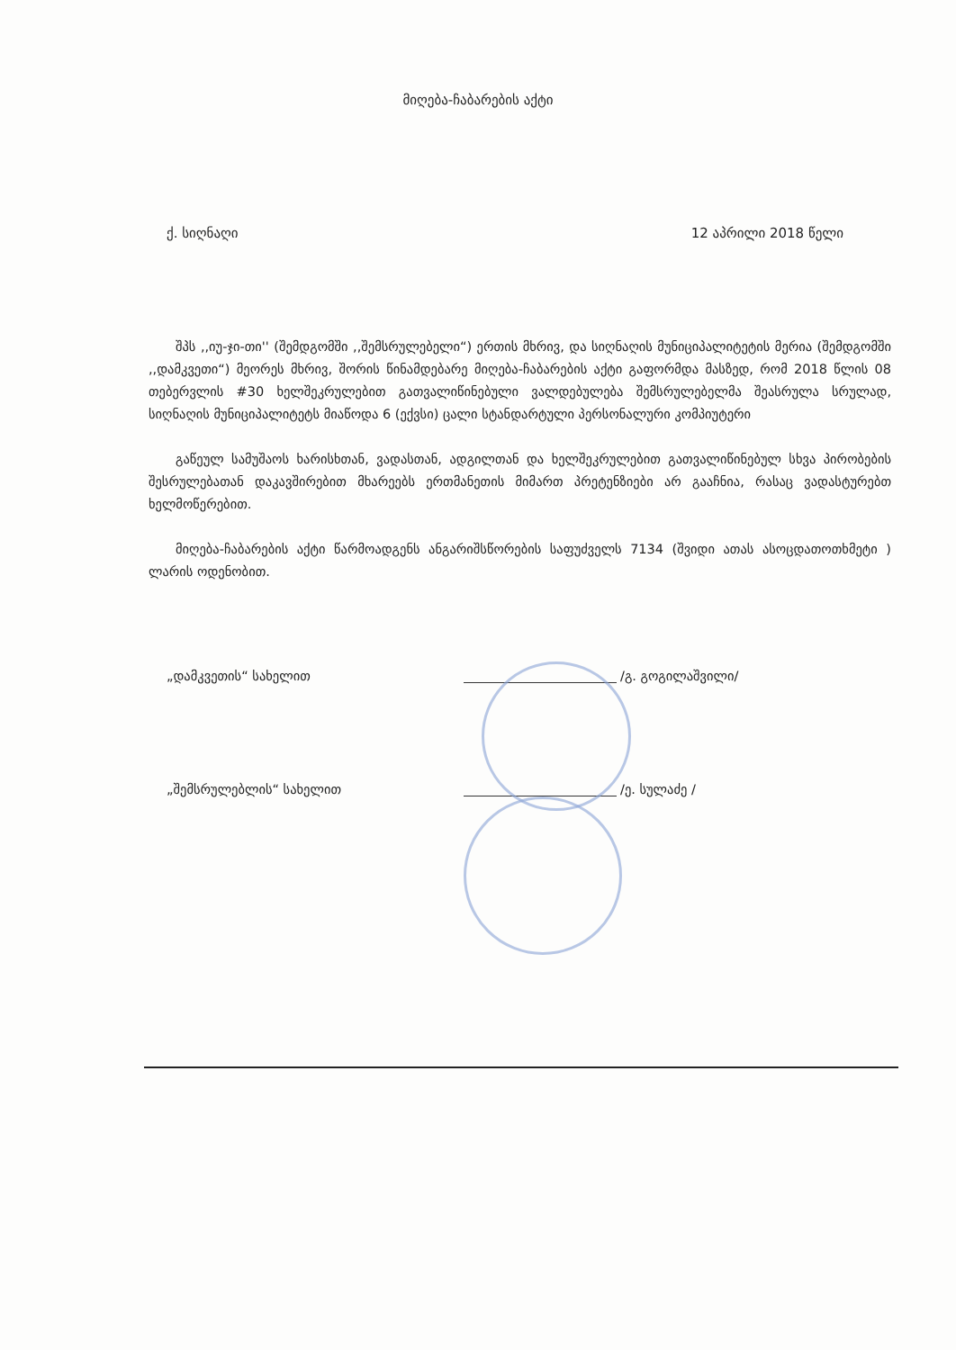მიღება-ჩაბარების აქტი
ქ. სიღნაღი 12 აპრილი 2018 წელი
შპს ,,იუ-ჯი-თი'' (შემდგომში ,,შემსრულებელი“) ერთის მხრივ, და სიღნაღის მუნიციპალიტეტის მერია (შემდგომში ,,დამკვეთი“) მეორეს მხრივ, შორის წინამდებარე მიღება-ჩაბარების აქტი გაფორმდა მასზედ, რომ 2018 წლის 08 თებერვლის #30 ხელშეკრულებით გათვალიწინებული ვალდებულება შემსრულებელმა შეასრულა სრულად, სიღნაღის მუნიციპალიტეტს მიაწოდა 6 (ექვსი) ცალი სტანდარტული პერსონალური კომპიუტერი
გაწეულ სამუშაოს ხარისხთან, ვადასთან, ადგილთან და ხელშეკრულებით გათვალიწინებულ სხვა პირობების შესრულებათან დაკავშირებით მხარეებს ერთმანეთის მიმართ პრეტენზიები არ გააჩნია, რასაც ვადასტურებთ ხელმოწერებით.
მიღება-ჩაბარების აქტი წარმოადგენს ანგარიშსწორების საფუძველს 7134 (შვიდი ათას ასოცდათოთხმეტი ) ლარის ოდენობით.
„დამკვეთის“ სახელით /გ. გოგილაშვილი/
„შემსრულებლის“ სახელით /ე. სულაძე /